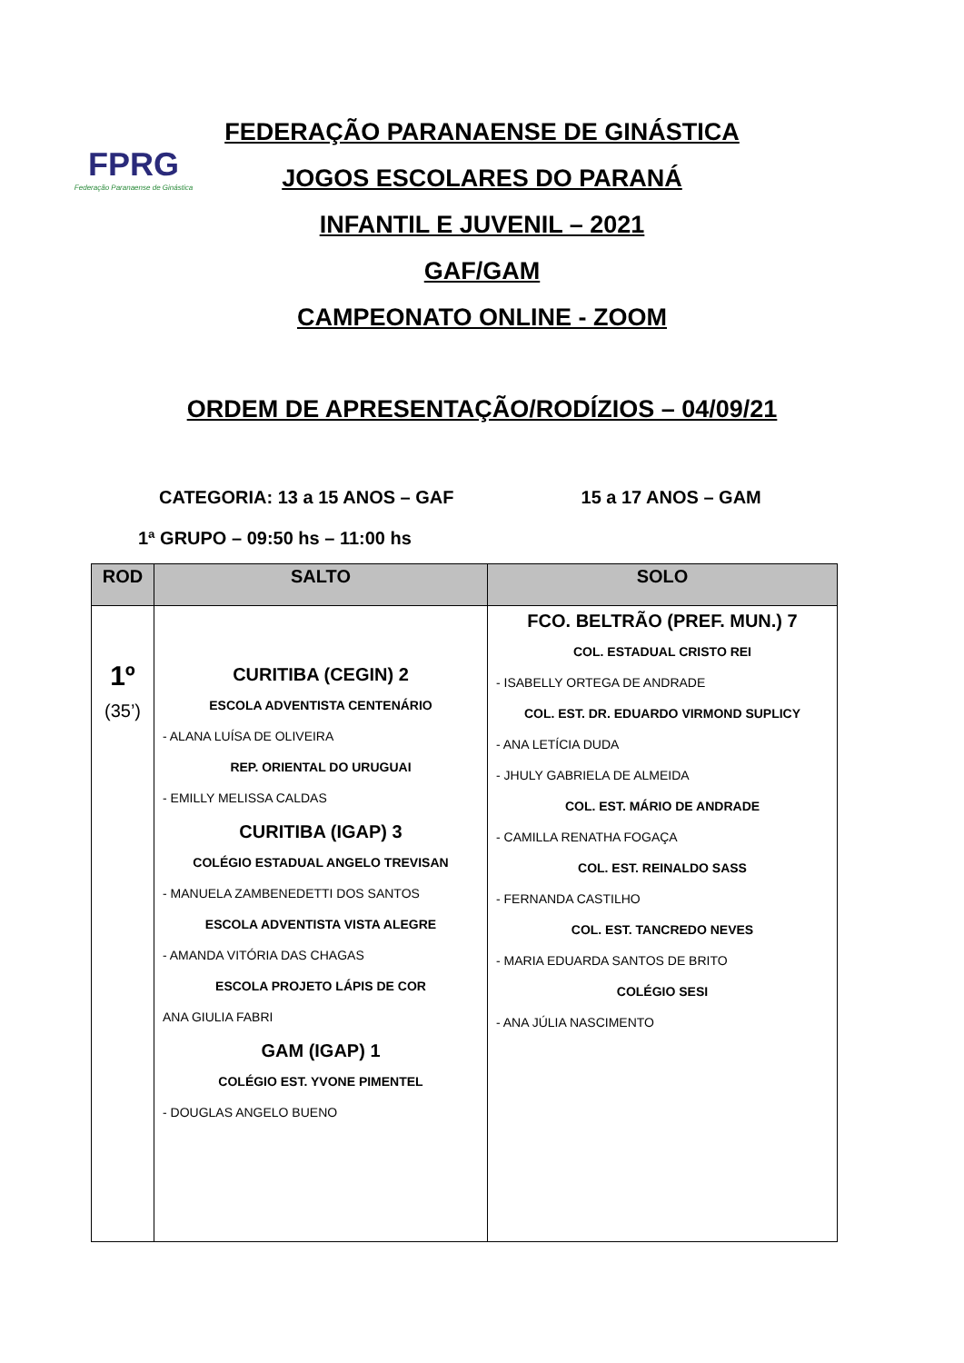FPRG
Federação Paranaense de Ginástica
FEDERAÇÃO PARANAENSE DE GINÁSTICA
JOGOS ESCOLARES DO PARANÁ
INFANTIL E JUVENIL – 2021
GAF/GAM
CAMPEONATO ONLINE - ZOOM
ORDEM DE APRESENTAÇÃO/RODÍZIOS – 04/09/21
CATEGORIA: 13 a 15 ANOS – GAF 15 a 17 ANOS – GAM
1ª GRUPO – 09:50 hs – 11:00 hs
| ROD | SALTO | SOLO |
| --- | --- | --- |
| 1º (35’) | CURITIBA (CEGIN) 2 ESCOLA ADVENTISTA CENTENÁRIO - ALANA LUÍSA DE OLIVEIRA REP. ORIENTAL DO URUGUAI - EMILLY MELISSA CALDAS CURITIBA (IGAP) 3 COLÉGIO ESTADUAL ANGELO TREVISAN - MANUELA ZAMBENEDETTI DOS SANTOS ESCOLA ADVENTISTA VISTA ALEGRE - AMANDA VITÓRIA DAS CHAGAS ESCOLA PROJETO LÁPIS DE COR ANA GIULIA FABRI GAM (IGAP) 1 COLÉGIO EST. YVONE PIMENTEL - DOUGLAS ANGELO BUENO | FCO. BELTRÃO (PREF. MUN.) 7 COL. ESTADUAL CRISTO REI - ISABELLY ORTEGA DE ANDRADE COL. EST. DR. EDUARDO VIRMOND SUPLICY - ANA LETÍCIA DUDA - JHULY GABRIELA DE ALMEIDA COL. EST. MÁRIO DE ANDRADE - CAMILLA RENATHA FOGAÇA COL. EST. REINALDO SASS - FERNANDA CASTILHO COL. EST. TANCREDO NEVES - MARIA EDUARDA SANTOS DE BRITO COLÉGIO SESI - ANA JÚLIA NASCIMENTO |